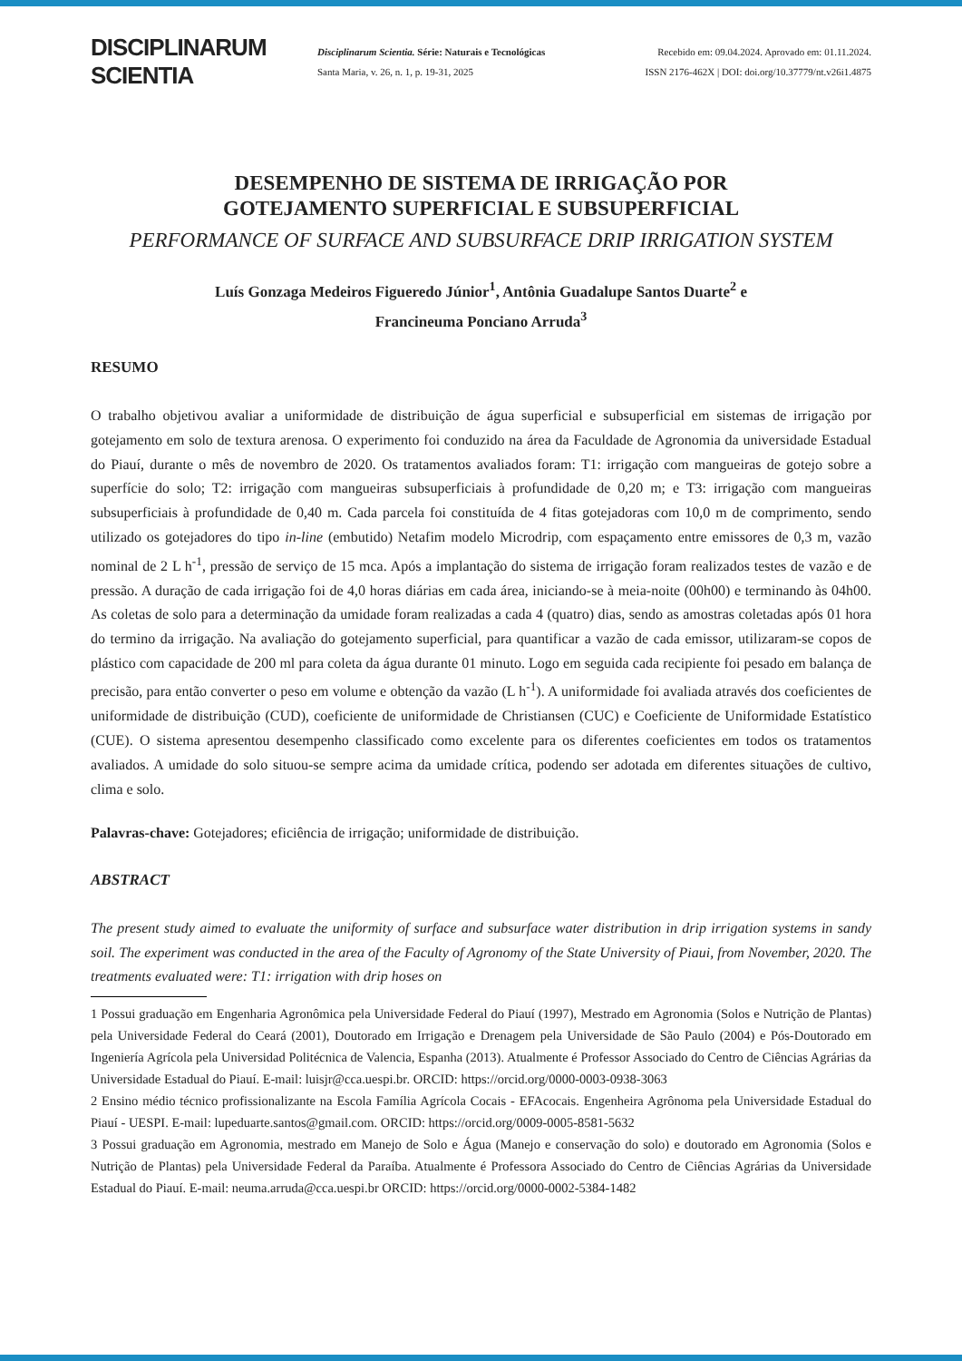DISCIPLINARUM SCIENTIA
Disciplinarum Scientia. Série: Naturais e Tecnológicas
Santa Maria, v. 26, n. 1, p. 19-31, 2025
Recebido em: 09.04.2024. Aprovado em: 01.11.2024.
ISSN 2176-462X | DOI: doi.org/10.37779/nt.v26i1.4875
DESEMPENHO DE SISTEMA DE IRRIGAÇÃO POR
GOTEJAMENTO SUPERFICIAL E SUBSUPERFICIAL
PERFORMANCE OF SURFACE AND SUBSURFACE DRIP IRRIGATION SYSTEM
Luís Gonzaga Medeiros Figueredo Júnior<sup>1</sup>, Antônia Guadalupe Santos Duarte<sup>2</sup> e
Francineuma Ponciano Arruda<sup>3</sup>
RESUMO
O trabalho objetivou avaliar a uniformidade de distribuição de água superficial e subsuperficial em sistemas de irrigação por gotejamento em solo de textura arenosa. O experimento foi conduzido na área da Faculdade de Agronomia da universidade Estadual do Piauí, durante o mês de novembro de 2020. Os tratamentos avaliados foram: T1: irrigação com mangueiras de gotejo sobre a superfície do solo; T2: irrigação com mangueiras subsuperficiais à profundidade de 0,20 m; e T3: irrigação com mangueiras subsuperficiais à profundidade de 0,40 m. Cada parcela foi constituída de 4 fitas gotejadoras com 10,0 m de comprimento, sendo utilizado os gotejadores do tipo in-line (embutido) Netafim modelo Microdrip, com espaçamento entre emissores de 0,3 m, vazão nominal de 2 L h<sup>-1</sup>, pressão de serviço de 15 mca. Após a implantação do sistema de irrigação foram realizados testes de vazão e de pressão. A duração de cada irrigação foi de 4,0 horas diárias em cada área, iniciando-se à meia-noite (00h00) e terminando às 04h00. As coletas de solo para a determinação da umidade foram realizadas a cada 4 (quatro) dias, sendo as amostras coletadas após 01 hora do termino da irrigação. Na avaliação do gotejamento superficial, para quantificar a vazão de cada emissor, utilizaram-se copos de plástico com capacidade de 200 ml para coleta da água durante 01 minuto. Logo em seguida cada recipiente foi pesado em balança de precisão, para então converter o peso em volume e obtenção da vazão (L h<sup>-1</sup>). A uniformidade foi avaliada através dos coeficientes de uniformidade de distribuição (CUD), coeficiente de uniformidade de Christiansen (CUC) e Coeficiente de Uniformidade Estatístico (CUE). O sistema apresentou desempenho classificado como excelente para os diferentes coeficientes em todos os tratamentos avaliados. A umidade do solo situou-se sempre acima da umidade crítica, podendo ser adotada em diferentes situações de cultivo, clima e solo.
Palavras-chave: Gotejadores; eficiência de irrigação; uniformidade de distribuição.
ABSTRACT
The present study aimed to evaluate the uniformity of surface and subsurface water distribution in drip irrigation systems in sandy soil. The experiment was conducted in the area of the Faculty of Agronomy of the State University of Piaui, from November, 2020. The treatments evaluated were: T1: irrigation with drip hoses on
1 Possui graduação em Engenharia Agronômica pela Universidade Federal do Piauí (1997), Mestrado em Agronomia (Solos e Nutrição de Plantas) pela Universidade Federal do Ceará (2001), Doutorado em Irrigação e Drenagem pela Universidade de São Paulo (2004) e Pós-Doutorado em Ingeniería Agrícola pela Universidad Politécnica de Valencia, Espanha (2013). Atualmente é Professor Associado do Centro de Ciências Agrárias da Universidade Estadual do Piauí. E-mail: luisjr@cca.uespi.br. ORCID: https://orcid.org/0000-0003-0938-3063
2 Ensino médio técnico profissionalizante na Escola Família Agrícola Cocais - EFAcocais. Engenheira Agrônoma pela Universidade Estadual do Piauí - UESPI. E-mail: lupeduarte.santos@gmail.com. ORCID: https://orcid.org/0009-0005-8581-5632
3 Possui graduação em Agronomia, mestrado em Manejo de Solo e Água (Manejo e conservação do solo) e doutorado em Agronomia (Solos e Nutrição de Plantas) pela Universidade Federal da Paraíba. Atualmente é Professora Associado do Centro de Ciências Agrárias da Universidade Estadual do Piauí. E-mail: neuma.arruda@cca.uespi.br ORCID: https://orcid.org/0000-0002-5384-1482